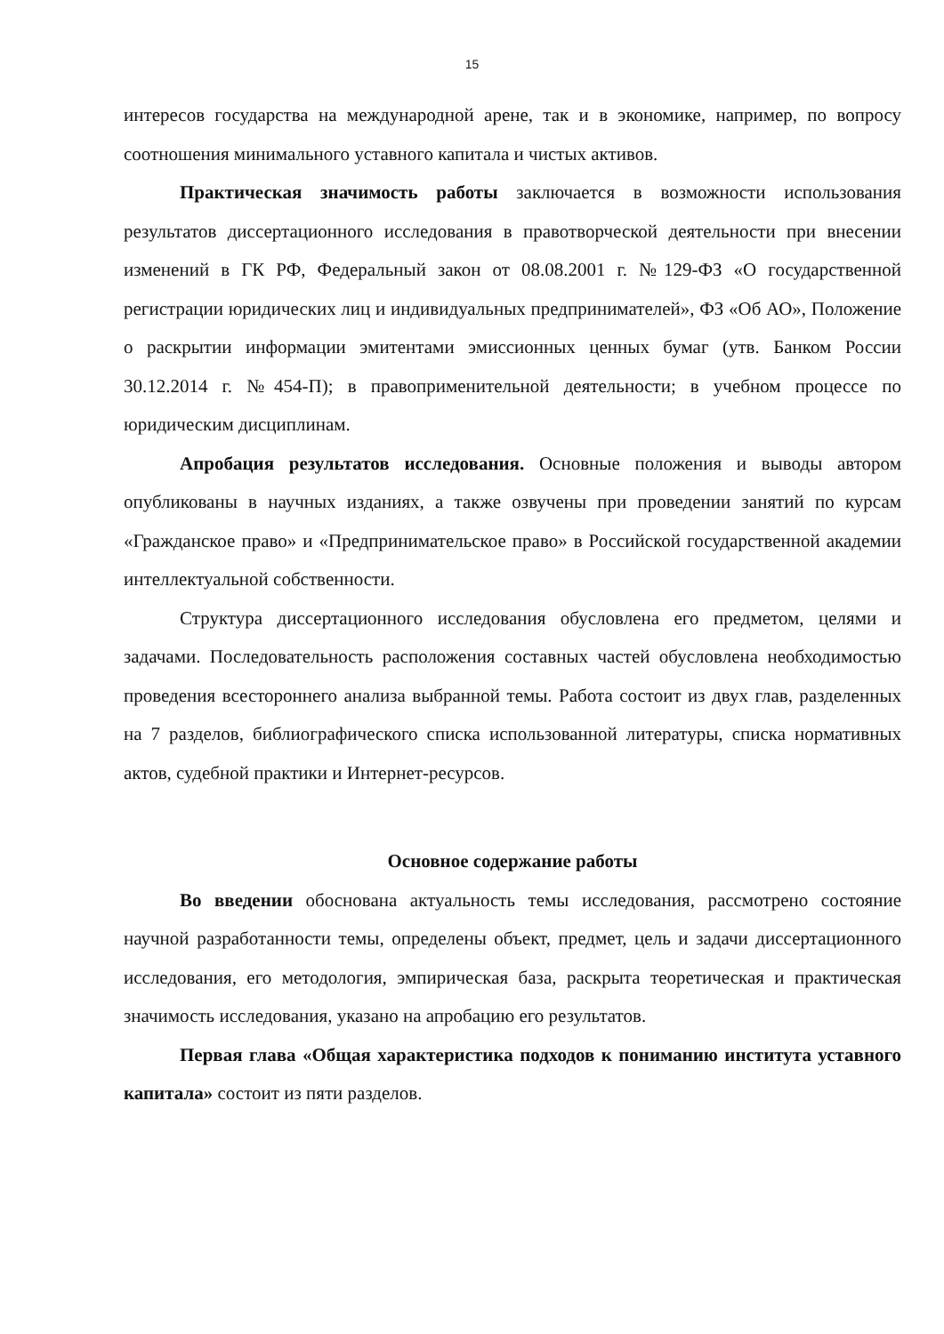15
интересов государства на международной арене, так и в экономике, например, по вопросу соотношения минимального уставного капитала и чистых активов.
Практическая значимость работы заключается в возможности использования результатов диссертационного исследования в правотворческой деятельности при внесении изменений в ГК РФ, Федеральный закон от 08.08.2001 г. №129-ФЗ «О государственной регистрации юридических лиц и индивидуальных предпринимателей», ФЗ «Об АО», Положение о раскрытии информации эмитентами эмиссионных ценных бумаг (утв. Банком России 30.12.2014 г. №454-П); в правоприменительной деятельности; в учебном процессе по юридическим дисциплинам.
Апробация результатов исследования. Основные положения и выводы автором опубликованы в научных изданиях, а также озвучены при проведении занятий по курсам «Гражданское право» и «Предпринимательское право» в Российской государственной академии интеллектуальной собственности.
Структура диссертационного исследования обусловлена его предметом, целями и задачами. Последовательность расположения составных частей обусловлена необходимостью проведения всестороннего анализа выбранной темы. Работа состоит из двух глав, разделенных на 7 разделов, библиографического списка использованной литературы, списка нормативных актов, судебной практики и Интернет-ресурсов.
Основное содержание работы
Во введении обоснована актуальность темы исследования, рассмотрено состояние научной разработанности темы, определены объект, предмет, цель и задачи диссертационного исследования, его методология, эмпирическая база, раскрыта теоретическая и практическая значимость исследования, указано на апробацию его результатов.
Первая глава «Общая характеристика подходов к пониманию института уставного капитала» состоит из пяти разделов.